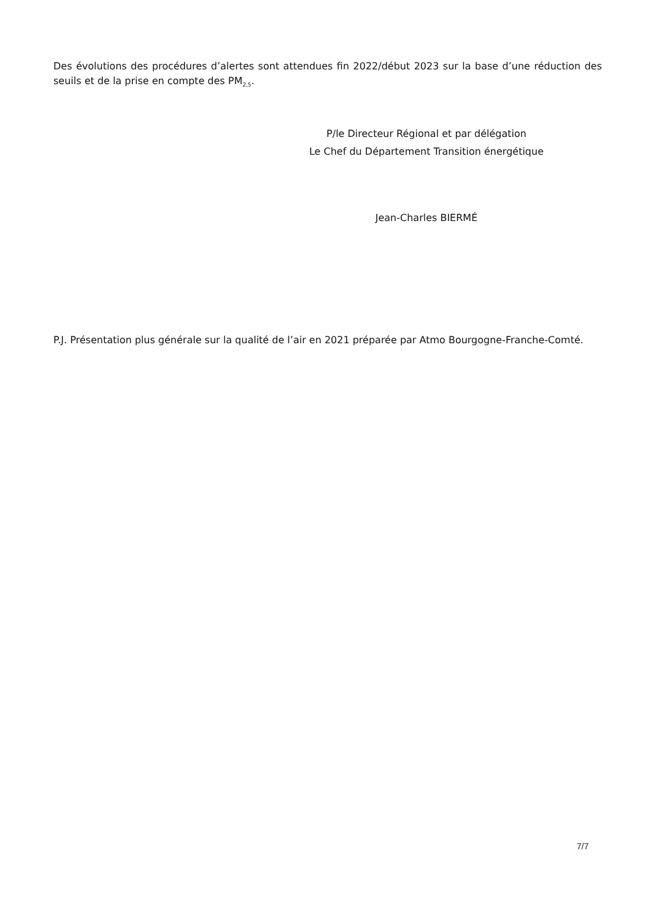Des évolutions des procédures d’alertes sont attendues fin 2022/début 2023 sur la base d’une réduction des seuils et de la prise en compte des PM<sub>2,5</sub>.
P/le Directeur Régional et par délégation
Le Chef du Département Transition énergétique
Jean-Charles BIERMÉ
P.J. Présentation plus générale sur la qualité de l’air en 2021 préparée par Atmo Bourgogne-Franche-Comté.
7/7